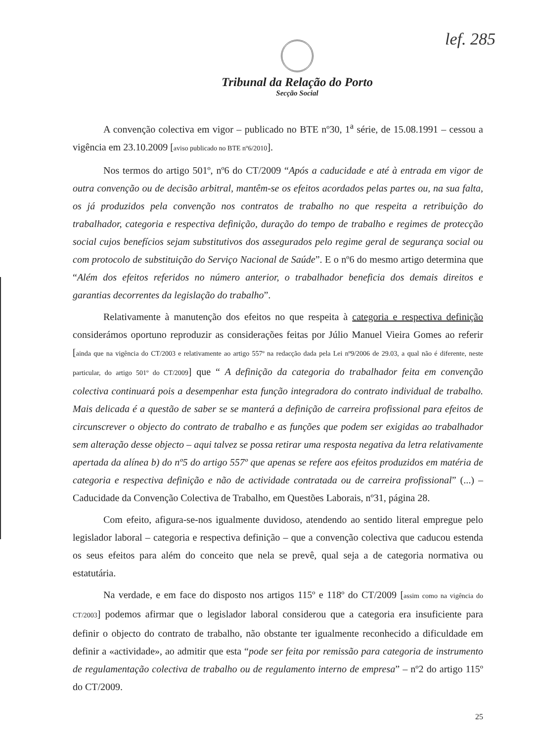lef. 285
Tribunal da Relação do Porto
Secção Social
A convenção colectiva em vigor – publicado no BTE nº30, 1<sup>a</sup> série, de 15.08.1991 – cessou a vigência em 23.10.2009 [aviso publicado no BTE nº6/2010].
Nos termos do artigo 501º, nº6 do CT/2009 “Após a caducidade e até à entrada em vigor de outra convenção ou de decisão arbitral, mantêm-se os efeitos acordados pelas partes ou, na sua falta, os já produzidos pela convenção nos contratos de trabalho no que respeita a retribuição do trabalhador, categoria e respectiva definição, duração do tempo de trabalho e regimes de protecção social cujos benefícios sejam substitutivos dos assegurados pelo regime geral de segurança social ou com protocolo de substituição do Serviço Nacional de Saúde”. E o nº6 do mesmo artigo determina que “Além dos efeitos referidos no número anterior, o trabalhador beneficia dos demais direitos e garantias decorrentes da legislação do trabalho”.
Relativamente à manutenção dos efeitos no que respeita à categoria e respectiva definição considerámos oportuno reproduzir as considerações feitas por Júlio Manuel Vieira Gomes ao referir [ainda que na vigência do CT/2003 e relativamente ao artigo 557º na redacção dada pela Lei nº9/2006 de 29.03, a qual não é diferente, neste particular, do artigo 501º do CT/2009] que “ A definição da categoria do trabalhador feita em convenção colectiva continuará pois a desempenhar esta função integradora do contrato individual de trabalho. Mais delicada é a questão de saber se se manterá a definição de carreira profissional para efeitos de circunscrever o objecto do contrato de trabalho e as funções que podem ser exigidas ao trabalhador sem alteração desse objecto – aqui talvez se possa retirar uma resposta negativa da letra relativamente apertada da alínea b) do nº5 do artigo 557º que apenas se refere aos efeitos produzidos em matéria de categoria e respectiva definição e não de actividade contratada ou de carreira profissional” (...) – Caducidade da Convenção Colectiva de Trabalho, em Questões Laborais, nº31, página 28.
Com efeito, afigura-se-nos igualmente duvidoso, atendendo ao sentido literal empregue pelo legislador laboral – categoria e respectiva definição – que a convenção colectiva que caducou estenda os seus efeitos para além do conceito que nela se prevê, qual seja a de categoria normativa ou estatutária.
Na verdade, e em face do disposto nos artigos 115º e 118º do CT/2009 [assim como na vigência do CT/2003] podemos afirmar que o legislador laboral considerou que a categoria era insuficiente para definir o objecto do contrato de trabalho, não obstante ter igualmente reconhecido a dificuldade em definir a «actividade», ao admitir que esta “pode ser feita por remissão para categoria de instrumento de regulamentação colectiva de trabalho ou de regulamento interno de empresa” – nº2 do artigo 115º do CT/2009.
25